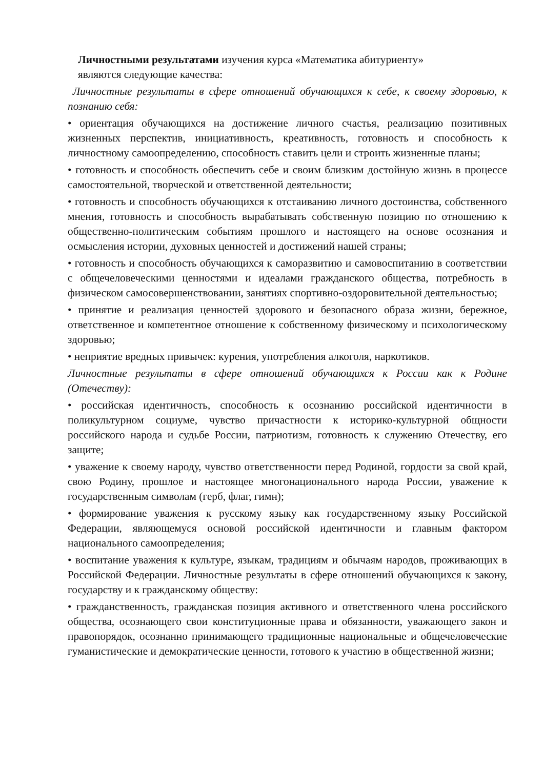Личностными результатами изучения курса «Математика абитуриенту»
являются следующие качества:
Личностные результаты в сфере отношений обучающихся к себе, к своему здоровью, к познанию себя:
• ориентация обучающихся на достижение личного счастья, реализацию позитивных жизненных перспектив, инициативность, креативность, готовность и способность к личностному самоопределению, способность ставить цели и строить жизненные планы;
• готовность и способность обеспечить себе и своим близким достойную жизнь в процессе самостоятельной, творческой и ответственной деятельности;
• готовность и способность обучающихся к отстаиванию личного достоинства, собственного мнения, готовность и способность вырабатывать собственную позицию по отношению к общественно-политическим событиям прошлого и настоящего на основе осознания и осмысления истории, духовных ценностей и достижений нашей страны;
• готовность и способность обучающихся к саморазвитию и самовоспитанию в соответствии с общечеловеческими ценностями и идеалами гражданского общества, потребность в физическом самосовершенствовании, занятиях спортивно-оздоровительной деятельностью;
• принятие и реализация ценностей здорового и безопасного образа жизни, бережное, ответственное и компетентное отношение к собственному физическому и психологическому здоровью;
• неприятие вредных привычек: курения, употребления алкоголя, наркотиков.
Личностные результаты в сфере отношений обучающихся к России как к Родине (Отечеству):
• российская идентичность, способность к осознанию российской идентичности в поликультурном социуме, чувство причастности к историко-культурной общности российского народа и судьбе России, патриотизм, готовность к служению Отечеству, его защите;
• уважение к своему народу, чувство ответственности перед Родиной, гордости за свой край, свою Родину, прошлое и настоящее многонационального народа России, уважение к государственным символам (герб, флаг, гимн);
• формирование уважения к русскому языку как государственному языку Российской Федерации, являющемуся основой российской идентичности и главным фактором национального самоопределения;
• воспитание уважения к культуре, языкам, традициям и обычаям народов, проживающих в Российской Федерации. Личностные результаты в сфере отношений обучающихся к закону, государству и к гражданскому обществу:
• гражданственность, гражданская позиция активного и ответственного члена российского общества, осознающего свои конституционные права и обязанности, уважающего закон и правопорядок, осознанно принимающего традиционные национальные и общечеловеческие гуманистические и демократические ценности, готового к участию в общественной жизни;